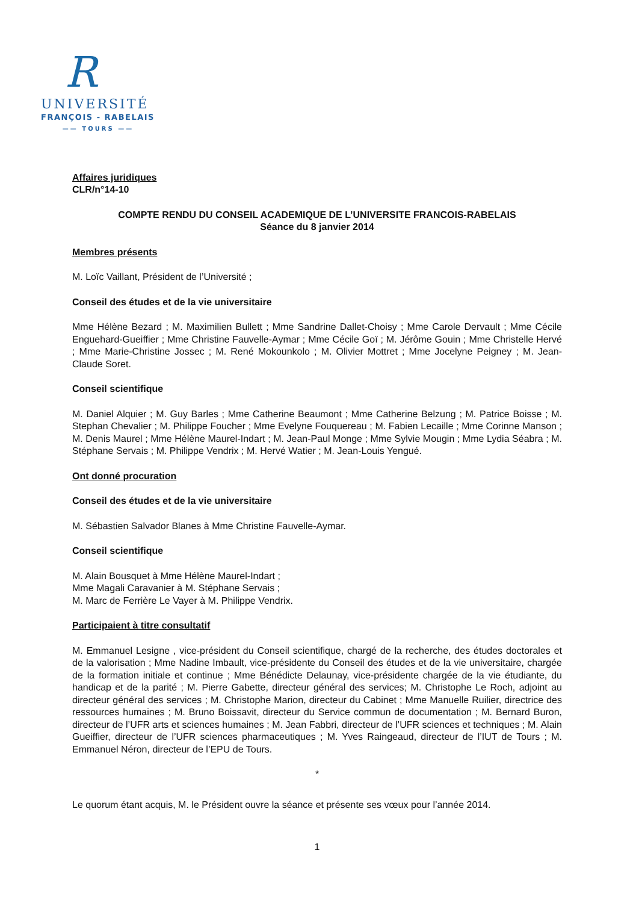R
UNIVERSITÉ
FRANÇOIS - RABELAIS
—— TOURS ——
Affaires juridiques
CLR/n°14-10
COMPTE RENDU DU CONSEIL ACADEMIQUE DE L’UNIVERSITE FRANCOIS-RABELAIS
Séance du 8 janvier 2014
Membres présents
M. Loïc Vaillant, Président de l’Université ;
Conseil des études et de la vie universitaire
Mme Hélène Bezard ; M. Maximilien Bullett ; Mme Sandrine Dallet-Choisy ; Mme Carole Dervault ; Mme Cécile Enguehard-Gueiffier ; Mme Christine Fauvelle-Aymar ; Mme Cécile Goï ; M. Jérôme Gouin ; Mme Christelle Hervé ; Mme Marie-Christine Jossec ; M. René Mokounkolo ; M. Olivier Mottret ; Mme Jocelyne Peigney ; M. Jean-Claude Soret.
Conseil scientifique
M. Daniel Alquier ; M. Guy Barles ; Mme Catherine Beaumont ; Mme Catherine Belzung ; M. Patrice Boisse ; M. Stephan Chevalier ; M. Philippe Foucher ; Mme Evelyne Fouquereau ; M. Fabien Lecaille ; Mme Corinne Manson ; M. Denis Maurel ; Mme Hélène Maurel-Indart ; M. Jean-Paul Monge ; Mme Sylvie Mougin ; Mme Lydia Séabra ; M. Stéphane Servais ; M. Philippe Vendrix ; M. Hervé Watier ; M. Jean-Louis Yengué.
Ont donné procuration
Conseil des études et de la vie universitaire
M. Sébastien Salvador Blanes à Mme Christine Fauvelle-Aymar.
Conseil scientifique
M. Alain Bousquet à Mme Hélène Maurel-Indart ;
Mme Magali Caravanier à M. Stéphane Servais ;
M. Marc de Ferrière Le Vayer à M. Philippe Vendrix.
Participaient à titre consultatif
M. Emmanuel Lesigne , vice-président du Conseil scientifique, chargé de la recherche, des études doctorales et de la valorisation ; Mme Nadine Imbault, vice-présidente du Conseil des études et de la vie universitaire, chargée de la formation initiale et continue ; Mme Bénédicte Delaunay, vice-présidente chargée de la vie étudiante, du handicap et de la parité ; M. Pierre Gabette, directeur général des services; M. Christophe Le Roch, adjoint au directeur général des services ; M. Christophe Marion, directeur du Cabinet ; Mme Manuelle Ruilier, directrice des ressources humaines ; M. Bruno Boissavit, directeur du Service commun de documentation ; M. Bernard Buron, directeur de l’UFR arts et sciences humaines ; M. Jean Fabbri, directeur de l’UFR sciences et techniques ; M. Alain Gueiffier, directeur de l’UFR sciences pharmaceutiques ; M. Yves Raingeaud, directeur de l’IUT de Tours ; M. Emmanuel Néron, directeur de l’EPU de Tours.
*
Le quorum étant acquis, M. le Président ouvre la séance et présente ses vœux pour l’année 2014.
1